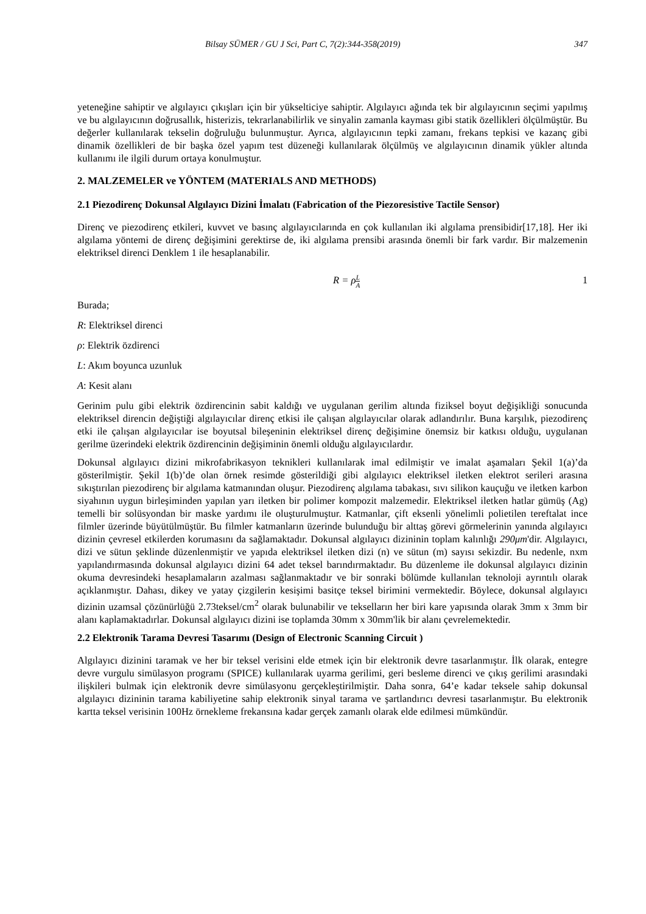Bilsay SÜMER / GU J Sci, Part C, 7(2):344-358(2019) 347
yeteneğine sahiptir ve algılayıcı çıkışları için bir yükselticiye sahiptir. Algılayıcı ağında tek bir algılayıcının seçimi yapılmış ve bu algılayıcının doğrusallık, histerizis, tekrarlanabilirlik ve sinyalin zamanla kayması gibi statik özellikleri ölçülmüştür. Bu değerler kullanılarak tekselin doğruluğu bulunmuştur. Ayrıca, algılayıcının tepki zamanı, frekans tepkisi ve kazanç gibi dinamik özellikleri de bir başka özel yapım test düzeneği kullanılarak ölçülmüş ve algılayıcının dinamik yükler altında kullanımı ile ilgili durum ortaya konulmuştur.
2. MALZEMELER ve YÖNTEM (MATERIALS AND METHODS)
2.1 Piezodirenç Dokunsal Algılayıcı Dizini İmalatı (Fabrication of the Piezoresistive Tactile Sensor)
Direnç ve piezodirenç etkileri, kuvvet ve basınç algılayıcılarında en çok kullanılan iki algılama prensibidir[17,18]. Her iki algılama yöntemi de direnç değişimini gerektirse de, iki algılama prensibi arasında önemli bir fark vardır. Bir malzemenin elektriksel direnci Denklem 1 ile hesaplanabilir.
R = ρL A 1
Burada;
R: Elektriksel direnci
ρ: Elektrik özdirenci
L: Akım boyunca uzunluk
A: Kesit alanı
Gerinim pulu gibi elektrik özdirencinin sabit kaldığı ve uygulanan gerilim altında fiziksel boyut değişikliği sonucunda elektriksel direncin değiştiği algılayıcılar direnç etkisi ile çalışan algılayıcılar olarak adlandırılır. Buna karşılık, piezodirenç etki ile çalışan algılayıcılar ise boyutsal bileşeninin elektriksel direnç değişimine önemsiz bir katkısı olduğu, uygulanan gerilme üzerindeki elektrik özdirencinin değişiminin önemli olduğu algılayıcılardır.
Dokunsal algılayıcı dizini mikrofabrikasyon teknikleri kullanılarak imal edilmiştir ve imalat aşamaları Şekil 1(a)’da gösterilmiştir. Şekil 1(b)’de olan örnek resimde gösterildiği gibi algılayıcı elektriksel iletken elektrot serileri arasına sıkıştırılan piezodirenç bir algılama katmanından oluşur. Piezodirenç algılama tabakası, sıvı silikon kauçuğu ve iletken karbon siyahının uygun birleşiminden yapılan yarı iletken bir polimer kompozit malzemedir. Elektriksel iletken hatlar gümüş (Ag) temelli bir solüsyondan bir maske yardımı ile oluşturulmuştur. Katmanlar, çift eksenli yönelimli polietilen tereftalat ince filmler üzerinde büyütülmüştür. Bu filmler katmanların üzerinde bulunduğu bir alttaş görevi görmelerinin yanında algılayıcı dizinin çevresel etkilerden korumasını da sağlamaktadır. Dokunsal algılayıcı dizininin toplam kalınlığı 290μm'dir. Algılayıcı, dizi ve sütun şeklinde düzenlenmiştir ve yapıda elektriksel iletken dizi (n) ve sütun (m) sayısı sekizdir. Bu nedenle, nxm yapılandırmasında dokunsal algılayıcı dizini 64 adet teksel barındırmaktadır. Bu düzenleme ile dokunsal algılayıcı dizinin okuma devresindeki hesaplamaların azalması sağlanmaktadır ve bir sonraki bölümde kullanılan teknoloji ayrıntılı olarak açıklanmıştır. Dahası, dikey ve yatay çizgilerin kesişimi basitçe teksel birimini vermektedir. Böylece, dokunsal algılayıcı dizinin uzamsal çözünürlüğü 2.73teksel/cm<sup>2</sup> olarak bulunabilir ve tekselların her biri kare yapısında olarak 3mm x 3mm bir alanı kaplamaktadırlar. Dokunsal algılayıcı dizini ise toplamda 30mm x 30mm'lik bir alanı çevrelemektedir.
2.2 Elektronik Tarama Devresi Tasarımı (Design of Electronic Scanning Circuit )
Algılayıcı dizinini taramak ve her bir teksel verisini elde etmek için bir elektronik devre tasarlanmıştır. İlk olarak, entegre devre vurgulu simülasyon programı (SPICE) kullanılarak uyarma gerilimi, geri besleme direnci ve çıkış gerilimi arasındaki ilişkileri bulmak için elektronik devre simülasyonu gerçekleştirilmiştir. Daha sonra, 64’e kadar teksele sahip dokunsal algılayıcı dizininin tarama kabiliyetine sahip elektronik sinyal tarama ve şartlandırıcı devresi tasarlanmıştır. Bu elektronik kartta teksel verisinin 100Hz örnekleme frekansına kadar gerçek zamanlı olarak elde edilmesi mümkündür.